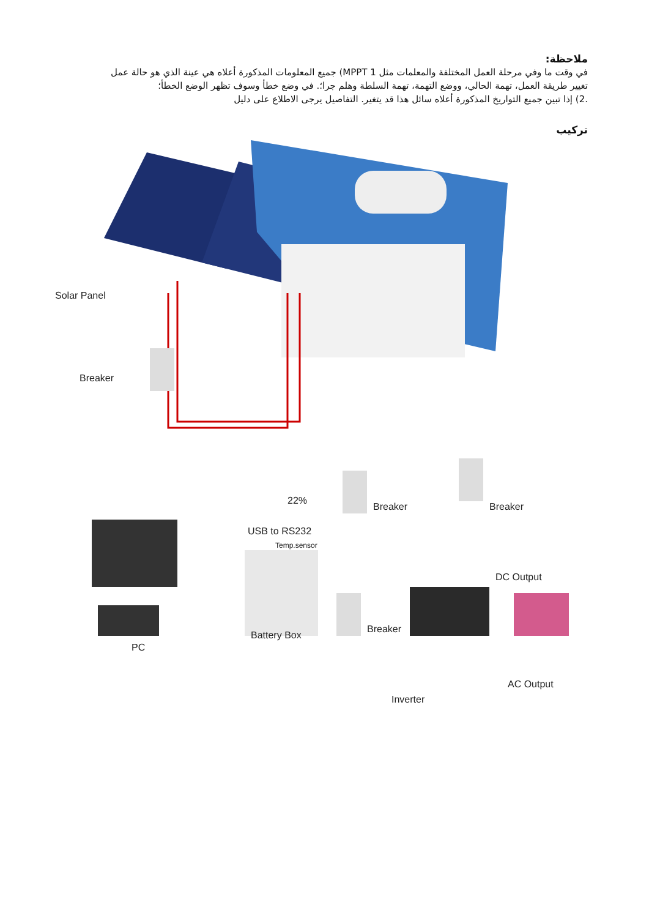ملاحظة:
في وقت ما وفي مرحلة العمل المختلفة والمعلمات مثل MPPT 1) جميع المعلومات المذكورة أعلاه هي عينة الذي هو حالة عمل
تغيير طريقة العمل، تهمة الحالي، ووضع التهمة، تهمة السلطة وهلم جرا؛. في وضع خطأ وسوف تظهر الوضع الخطأ؛
.2) إذا تبين جميع التواريخ المذكورة أعلاه سائل هذا قد يتغير. التفاصيل يرجى الاطلاع على دليل
تركيب
Solar Panel
Breaker
22%
Breaker Breaker
USB to RS232
Temp.sensor
DC Output
Breaker
Battery Box
PC
AC Output
Inverter